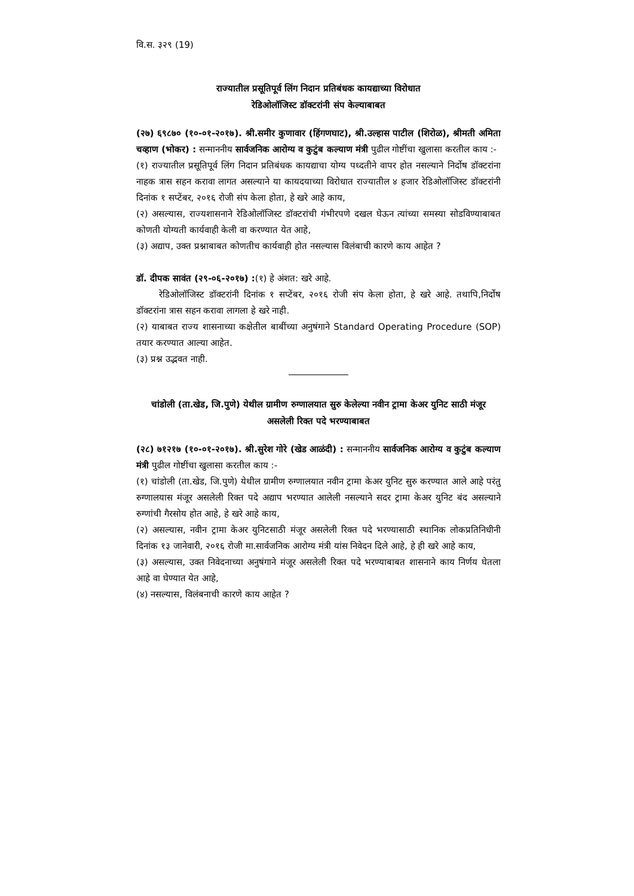वि.स. ३२९ (19)
राज्यातील प्रसूतिपूर्व लिंग निदान प्रतिबंधक कायद्याच्या विरोधात
रेडिओलॉजिस्ट डॉक्टरांनी संप केल्याबाबत
(२७) ६९८७० (१०-०१-२०१७). श्री.समीर कुणावार (हिंगणघाट), श्री.उल्हास पाटील (शिरोळ), श्रीमती अमिता चव्हाण (भोकर) : सन्माननीय सार्वजनिक आरोग्य व कुटुंब कल्याण मंत्री पुढील गोष्टींचा खुलासा करतील काय :-
(१) राज्यातील प्रसूतिपूर्व लिंग निदान प्रतिबंधक कायद्याचा योग्य पध्दतीने वापर होत नसल्याने निर्दोष डॉक्टरांना नाहक त्रास सहन करावा लागत असल्याने या कायदयाच्या विरोधात राज्यातील ४ हजार रेडिओलॉजिस्ट डॉक्टरांनी दिनांक १ सप्टेंबर, २०१६ रोजी संप केला होता, हे खरे आहे काय,
(२) असल्यास, राज्यशासनाने रेडिओलॉजिस्ट डॉक्टरांची गंभीरपणे दखल घेऊन त्यांच्या समस्या सोडविण्याबाबत कोणती योग्यती कार्यवाही केली वा करण्यात येत आहे,
(३) अद्याप, उक्त प्रश्नाबाबत कोणतीच कार्यवाही होत नसल्यास विलंबाची कारणे काय आहेत ?
डॉ. दीपक सावंत (२९-०६-२०१७) :(१) हे अंशत: खरे आहे.
रेडिओलॉजिस्ट डॉक्टरांनी दिनांक १ सप्टेंबर, २०१६ रोजी संप केला होता, हे खरे आहे. तथापि,निर्दोष डॉक्टरांना त्रास सहन करावा लागला हे खरे नाही.
(२) याबाबत राज्य शासनाच्या कक्षेतील बाबींच्या अनुषंगाने Standard Operating Procedure (SOP) तयार करण्यात आल्या आहेत.
(३) प्रश्न उद्भवत नाही.
चांडोली (ता.खेड, जि.पुणे) येथील ग्रामीण रुग्णालयात सुरु केलेल्या नवीन ट्रामा केअर युनिट साठी मंजूर असलेली रिक्त पदे भरण्याबाबत
(२८) ७१२१७ (१०-०१-२०१७). श्री.सुरेश गोरे (खेड आळंदी) : सन्माननीय सार्वजनिक आरोग्य व कुटुंब कल्याण मंत्री पुढील गोष्टींचा खुलासा करतील काय :-
(१) चांडोली (ता.खेड, जि.पुणे) येथील ग्रामीण रुग्णालयात नवीन ट्रामा केअर युनिट सुरु करण्यात आले आहे परंतु रुग्णालयास मंजूर असलेली रिक्त पदे अद्याप भरण्यात आलेली नसल्याने सदर ट्रामा केअर युनिट बंद असल्याने रुग्णांची गैरसोय होत आहे, हे खरे आहे काय,
(२) असल्यास, नवीन ट्रामा केअर युनिटसाठी मंजूर असलेली रिक्त पदे भरण्यासाठी स्थानिक लोकप्रतिनिधीनी दिनांक १३ जानेवारी, २०१६ रोजी मा.सार्वजनिक आरोग्य मंत्री यांस निवेदन दिले आहे, हे ही खरे आहे काय,
(३) असल्यास, उक्त निवेदनाच्या अनुषंगाने मंजूर असलेली रिक्त पदे भरण्याबाबत शासनाने काय निर्णय घेतला आहे वा घेण्यात येत आहे,
(४) नसल्यास, विलंबनाची कारणे काय आहेत ?